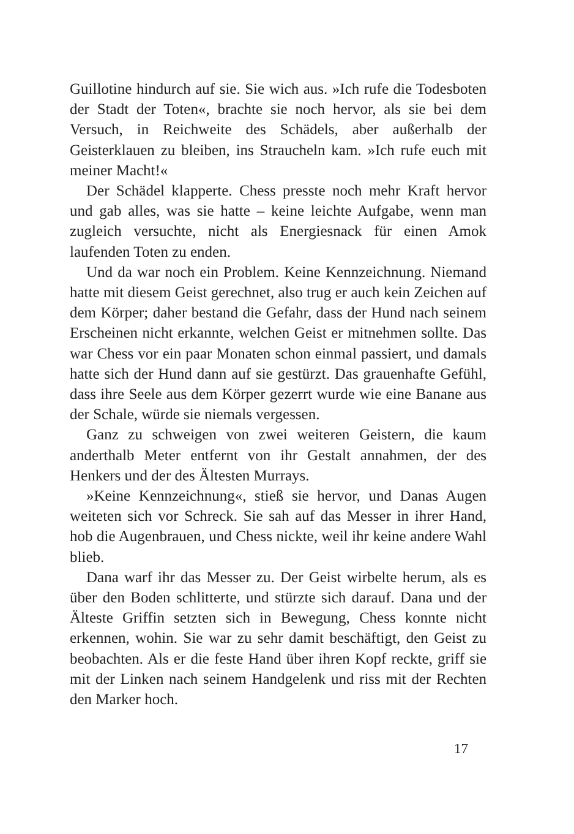Guillotine hindurch auf sie. Sie wich aus. »Ich rufe die Todesboten der Stadt der Toten«, brachte sie noch hervor, als sie bei dem Versuch, in Reichweite des Schädels, aber außerhalb der Geisterklauen zu bleiben, ins Straucheln kam. »Ich rufe euch mit meiner Macht!«
Der Schädel klapperte. Chess presste noch mehr Kraft hervor und gab alles, was sie hatte – keine leichte Aufgabe, wenn man zugleich versuchte, nicht als Energiesnack für einen Amok laufenden Toten zu enden.
Und da war noch ein Problem. Keine Kennzeichnung. Niemand hatte mit diesem Geist gerechnet, also trug er auch kein Zeichen auf dem Körper; daher bestand die Gefahr, dass der Hund nach seinem Erscheinen nicht erkannte, welchen Geist er mitnehmen sollte. Das war Chess vor ein paar Monaten schon einmal passiert, und damals hatte sich der Hund dann auf sie gestürzt. Das grauenhafte Gefühl, dass ihre Seele aus dem Körper gezerrt wurde wie eine Banane aus der Schale, würde sie niemals vergessen.
Ganz zu schweigen von zwei weiteren Geistern, die kaum anderthalb Meter entfernt von ihr Gestalt annahmen, der des Henkers und der des Ältesten Murrays.
»Keine Kennzeichnung«, stieß sie hervor, und Danas Augen weiteten sich vor Schreck. Sie sah auf das Messer in ihrer Hand, hob die Augenbrauen, und Chess nickte, weil ihr keine andere Wahl blieb.
Dana warf ihr das Messer zu. Der Geist wirbelte herum, als es über den Boden schlitterte, und stürzte sich darauf. Dana und der Älteste Griffin setzten sich in Bewegung, Chess konnte nicht erkennen, wohin. Sie war zu sehr damit beschäftigt, den Geist zu beobachten. Als er die feste Hand über ihren Kopf reckte, griff sie mit der Linken nach seinem Handgelenk und riss mit der Rechten den Marker hoch.
17